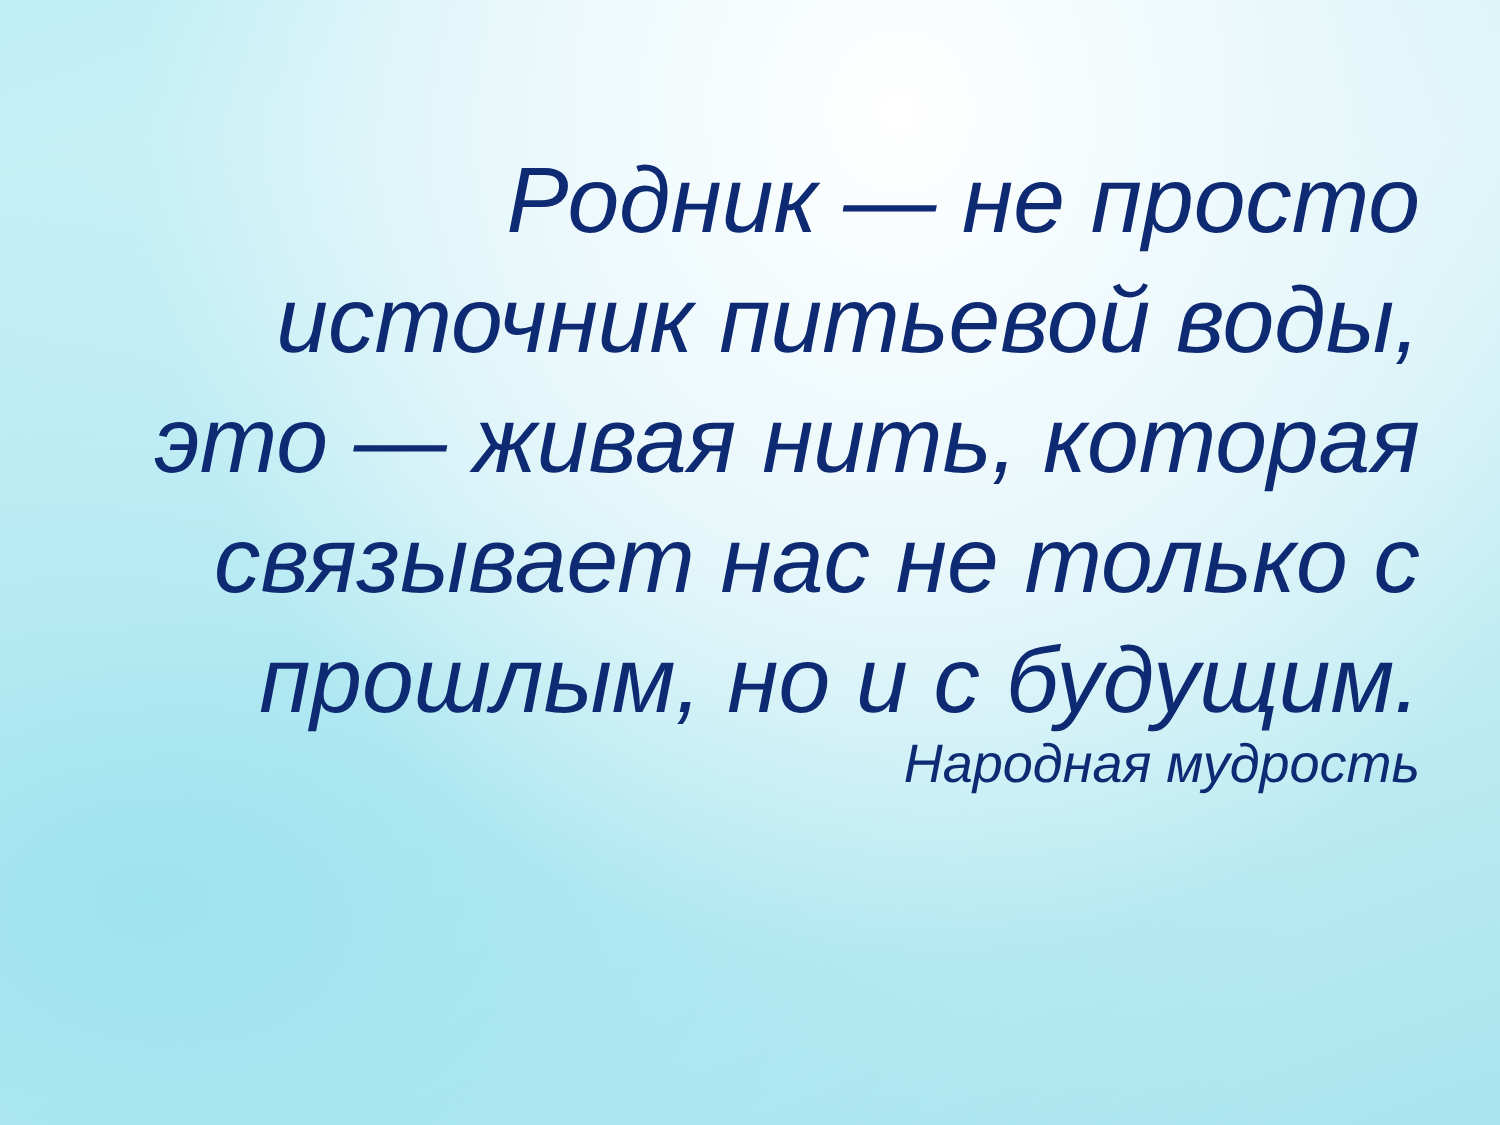Родник — не просто источник питьевой воды, это — живая нить, которая связывает нас не только с прошлым, но и с будущим.
Народная мудрость